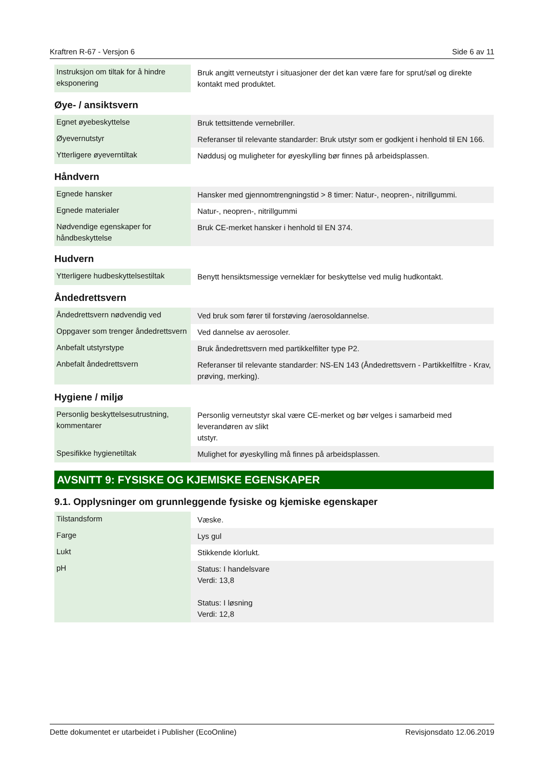Kraftren R-67 - Versjon 6 Side 6 av 11
| Instruksjon om tiltak for å hindre eksponering | Bruk angitt verneutstyr i situasjoner der det kan være fare for sprut/søl og direkte kontakt med produktet. |
Øye- / ansiktsvern
| Egnet øyebeskyttelse | Bruk tettsittende vernebriller. |
| Øyevernutstyr | Referanser til relevante standarder: Bruk utstyr som er godkjent i henhold til EN 166. |
| Ytterligere øyeverntiltak | Nøddusj og muligheter for øyeskylling bør finnes på arbeidsplassen. |
Håndvern
| Egnede hansker | Hansker med gjennomtrengningstid > 8 timer: Natur-, neopren-, nitrillgummi. |
| Egnede materialer | Natur-, neopren-, nitrillgummi |
| Nødvendige egenskaper for håndbeskyttelse | Bruk CE-merket hansker i henhold til EN 374. |
Hudvern
| Ytterligere hudbeskyttelsestiltak | Benytt hensiktsmessige verneklær for beskyttelse ved mulig hudkontakt. |
Åndedrettsvern
| Åndedrettsvern nødvendig ved | Ved bruk som fører til forstøving /aerosoldannelse. |
| Oppgaver som trenger åndedrettsvern | Ved dannelse av aerosoler. |
| Anbefalt utstyrstype | Bruk åndedrettsvern med partikkelfilter type P2. |
| Anbefalt åndedrettsvern | Referanser til relevante standarder: NS-EN 143 (Åndedrettsvern - Partikkelfiltre - Krav, prøving, merking). |
Hygiene / miljø
| Personlig beskyttelsesutrustning, kommentarer | Personlig verneutstyr skal være CE-merket og bør velges i samarbeid med leverandøren av slikt utstyr. |
| Spesifikke hygienetiltak | Mulighet for øyeskylling må finnes på arbeidsplassen. |
AVSNITT 9: FYSISKE OG KJEMISKE EGENSKAPER
9.1. Opplysninger om grunnleggende fysiske og kjemiske egenskaper
| Tilstandsform | Væske. |
| Farge | Lys gul |
| Lukt | Stikkende klorlukt. |
| pH | Status: I handelsvare Verdi: 13,8 Status: I løsning Verdi: 12,8 |
Dette dokumentet er utarbeidet i Publisher (EcoOnline) Revisjonsdato 12.06.2019